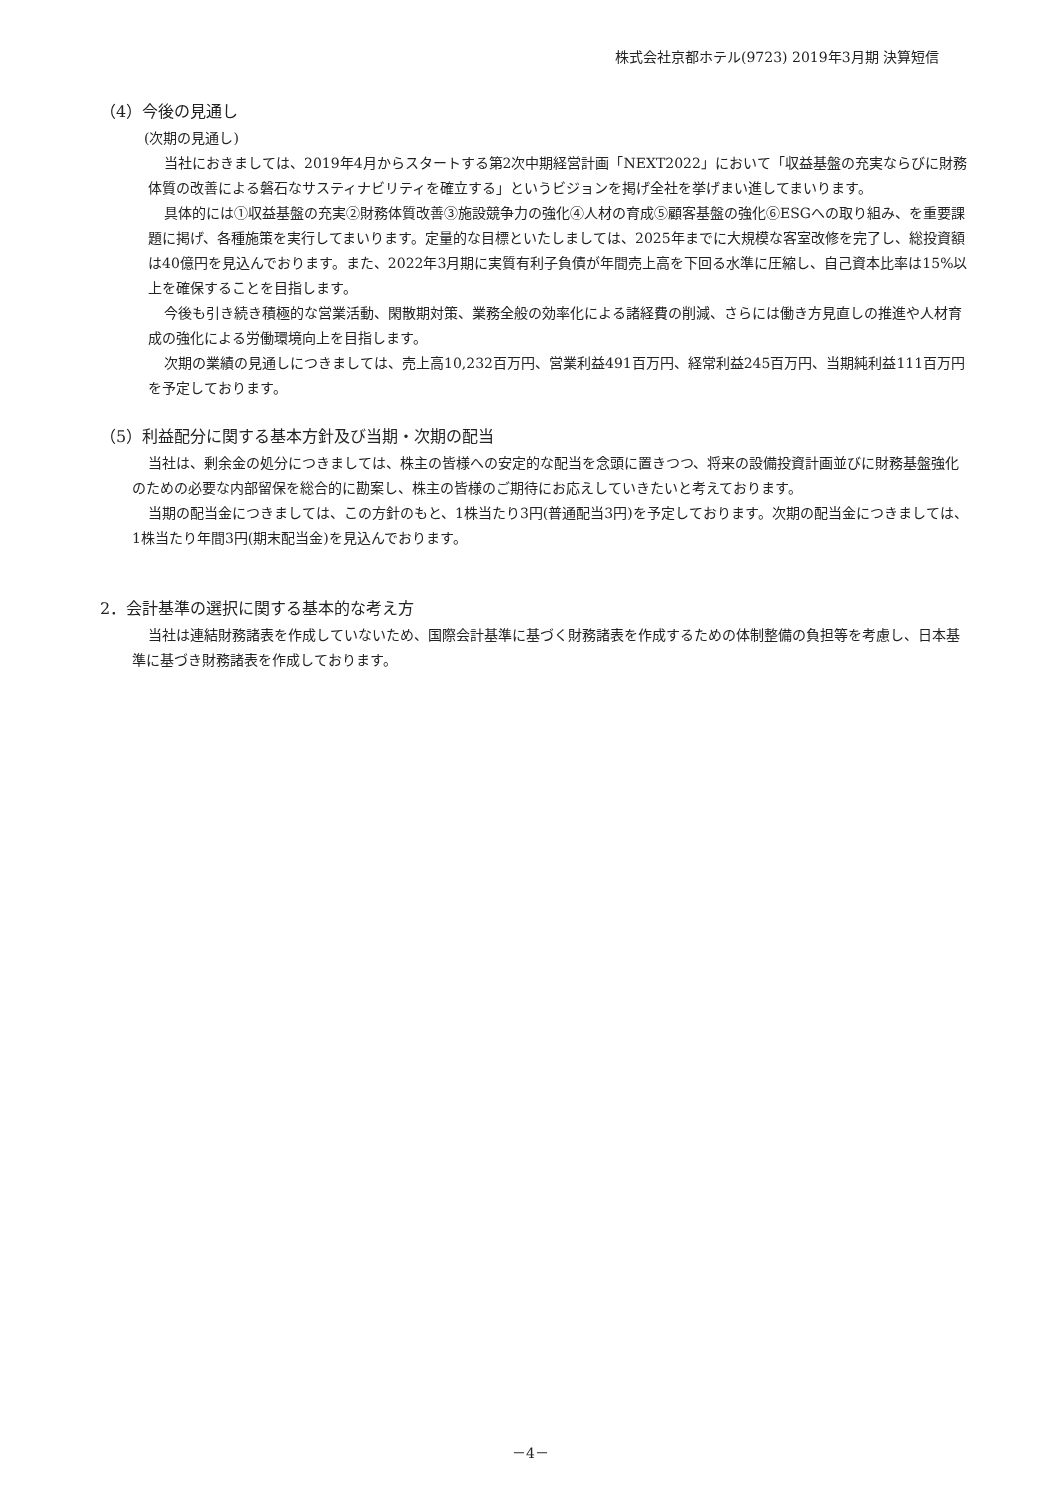株式会社京都ホテル(9723) 2019年3月期 決算短信
（4）今後の見通し
(次期の見通し)
当社におきましては、2019年4月からスタートする第2次中期経営計画「NEXT2022」において「収益基盤の充実ならびに財務体質の改善による磐石なサスティナビリティを確立する」というビジョンを掲げ全社を挙げまい進してまいります。
具体的には①収益基盤の充実②財務体質改善③施設競争力の強化④人材の育成⑤顧客基盤の強化⑥ESGへの取り組み、を重要課題に掲げ、各種施策を実行してまいります。定量的な目標といたしましては、2025年までに大規模な客室改修を完了し、総投資額は40億円を見込んでおります。また、2022年3月期に実質有利子負債が年間売上高を下回る水準に圧縮し、自己資本比率は15%以上を確保することを目指します。
今後も引き続き積極的な営業活動、閑散期対策、業務全般の効率化による諸経費の削減、さらには働き方見直しの推進や人材育成の強化による労働環境向上を目指します。
次期の業績の見通しにつきましては、売上高10,232百万円、営業利益491百万円、経常利益245百万円、当期純利益111百万円を予定しております。
（5）利益配分に関する基本方針及び当期・次期の配当
当社は、剰余金の処分につきましては、株主の皆様への安定的な配当を念頭に置きつつ、将来の設備投資計画並びに財務基盤強化のための必要な内部留保を総合的に勘案し、株主の皆様のご期待にお応えしていきたいと考えております。
当期の配当金につきましては、この方針のもと、1株当たり3円(普通配当3円)を予定しております。次期の配当金につきましては、1株当たり年間3円(期末配当金)を見込んでおります。
2．会計基準の選択に関する基本的な考え方
当社は連結財務諸表を作成していないため、国際会計基準に基づく財務諸表を作成するための体制整備の負担等を考慮し、日本基準に基づき財務諸表を作成しております。
－4－